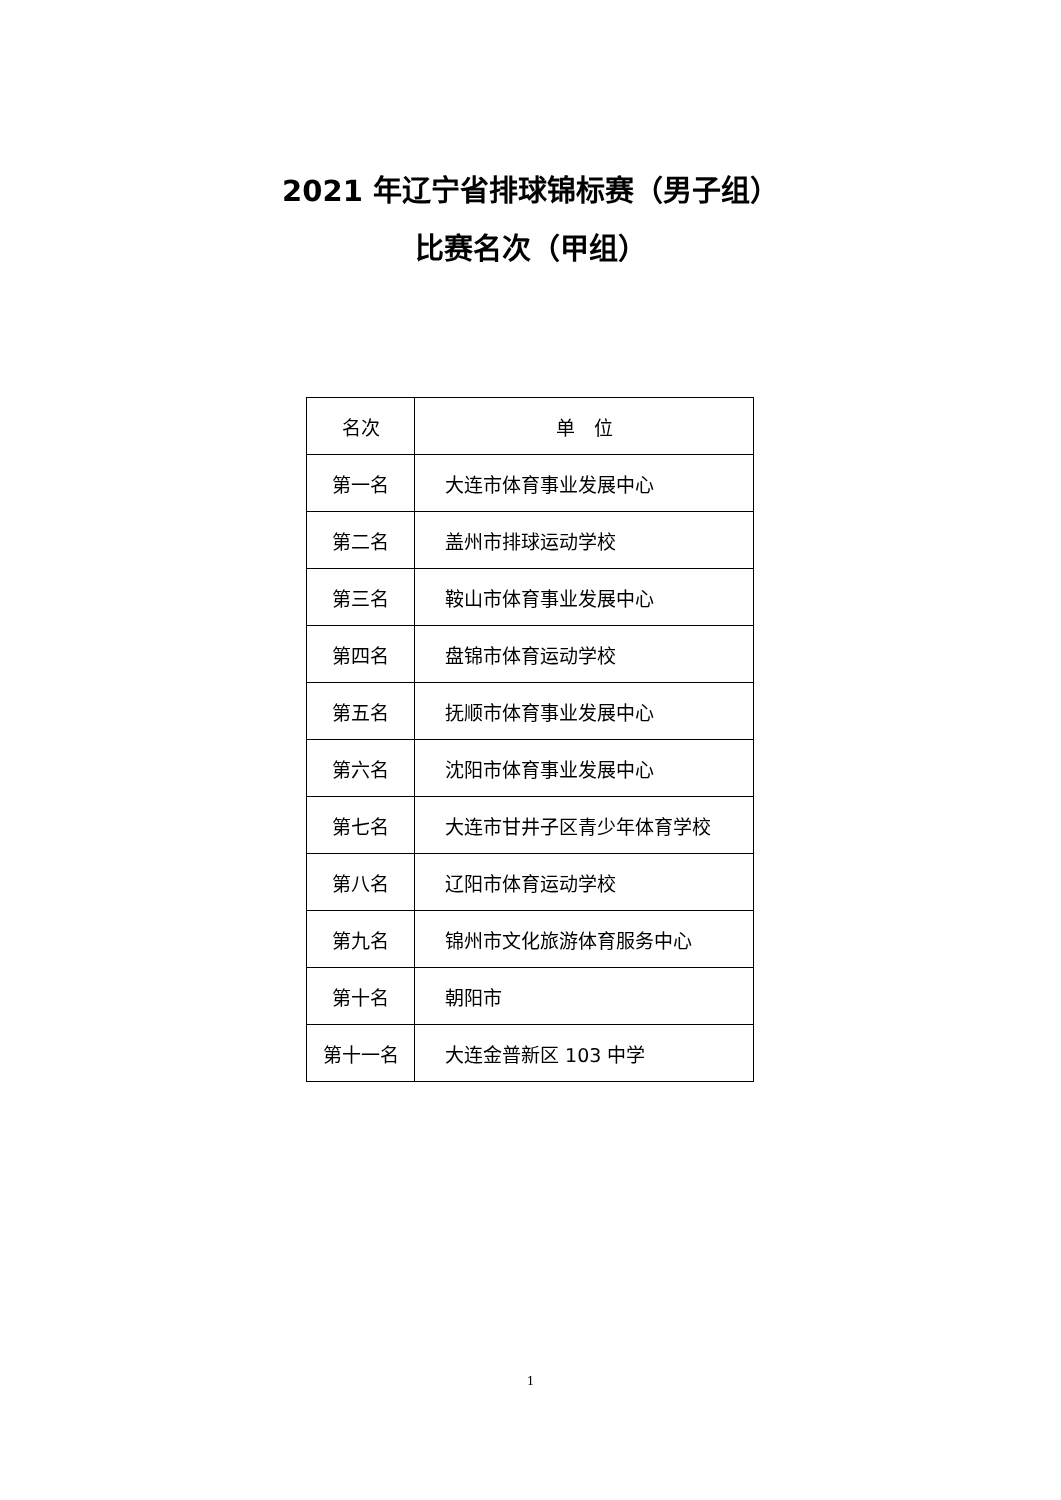2021 年辽宁省排球锦标赛（男子组）
比赛名次（甲组）
| 名次 | 单 位 |
| --- | --- |
| 第一名 | 大连市体育事业发展中心 |
| 第二名 | 盖州市排球运动学校 |
| 第三名 | 鞍山市体育事业发展中心 |
| 第四名 | 盘锦市体育运动学校 |
| 第五名 | 抚顺市体育事业发展中心 |
| 第六名 | 沈阳市体育事业发展中心 |
| 第七名 | 大连市甘井子区青少年体育学校 |
| 第八名 | 辽阳市体育运动学校 |
| 第九名 | 锦州市文化旅游体育服务中心 |
| 第十名 | 朝阳市 |
| 第十一名 | 大连金普新区 103 中学 |
1